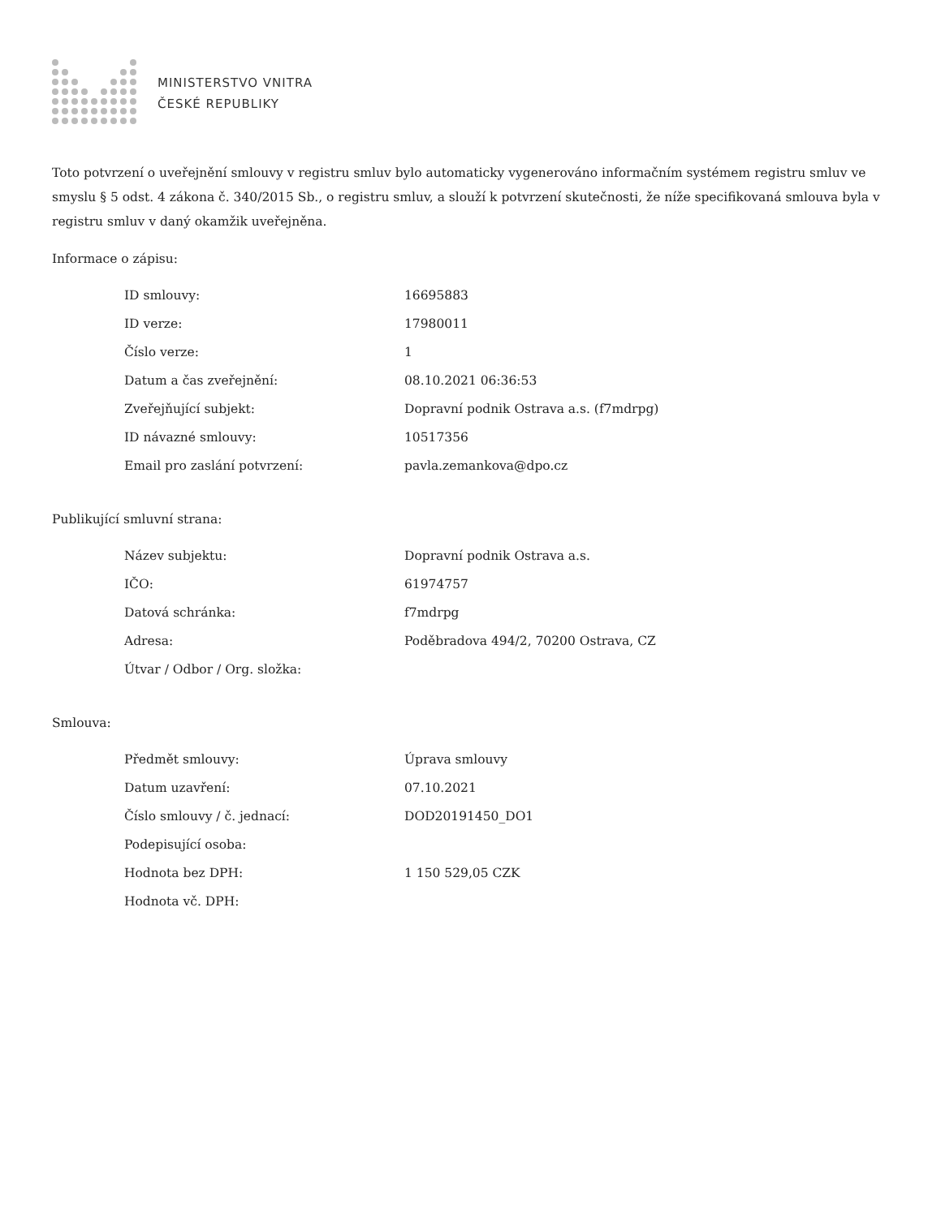MINISTERSTVO VNITRA
ČESKÉ REPUBLIKY
Toto potvrzení o uveřejnění smlouvy v registru smluv bylo automaticky vygenerováno informačním systémem registru smluv ve smyslu § 5 odst. 4 zákona č. 340/2015 Sb., o registru smluv, a slouží k potvrzení skutečnosti, že níže specifikovaná smlouva byla v registru smluv v daný okamžik uveřejněna.
Informace o zápisu:
| ID smlouvy: | 16695883 |
| ID verze: | 17980011 |
| Číslo verze: | 1 |
| Datum a čas zveřejnění: | 08.10.2021 06:36:53 |
| Zveřejňující subjekt: | Dopravní podnik Ostrava a.s. (f7mdrpg) |
| ID návazné smlouvy: | 10517356 |
| Email pro zaslání potvrzení: | pavla.zemankova@dpo.cz |
Publikující smluvní strana:
| Název subjektu: | Dopravní podnik Ostrava a.s. |
| IČO: | 61974757 |
| Datová schránka: | f7mdrpg |
| Adresa: | Poděbradova 494/2, 70200 Ostrava, CZ |
| Útvar / Odbor / Org. složka: | |
Smlouva:
| Předmět smlouvy: | Úprava smlouvy |
| Datum uzavření: | 07.10.2021 |
| Číslo smlouvy / č. jednací: | DOD20191450_DO1 |
| Podepisující osoba: | |
| Hodnota bez DPH: | 1 150 529,05 CZK |
| Hodnota vč. DPH: | |